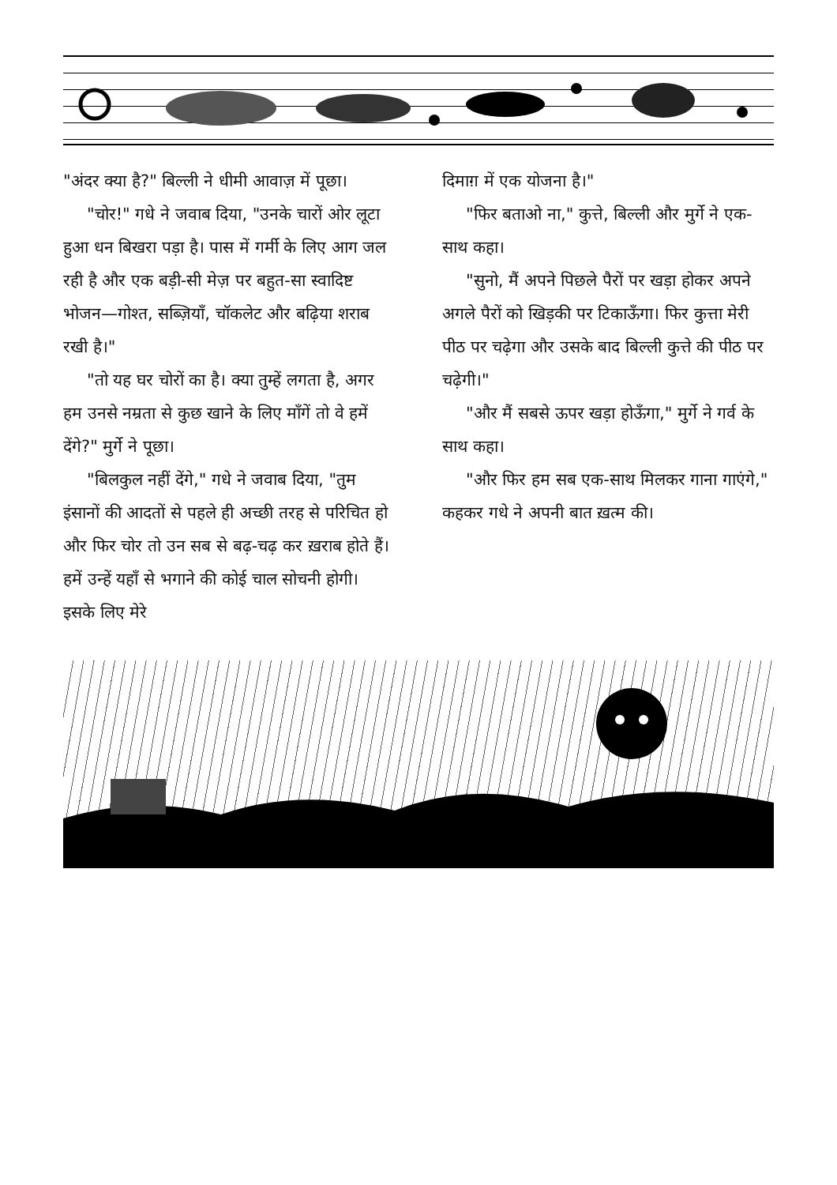"अंदर क्या है?" बिल्ली ने धीमी आवाज़ में पूछा।
"चोर!" गधे ने जवाब दिया, "उनके चारों ओर लूटा हुआ धन बिखरा पड़ा है। पास में गर्मी के लिए आग जल रही है और एक बड़ी-सी मेज़ पर बहुत-सा स्वादिष्ट भोजन—गोश्त, सब्ज़ियाँ, चॉकलेट और बढ़िया शराब रखी है।"
"तो यह घर चोरों का है। क्या तुम्हें लगता है, अगर हम उनसे नम्रता से कुछ खाने के लिए माँगें तो वे हमें देंगे?" मुर्गे ने पूछा।
"बिलकुल नहीं देंगे," गधे ने जवाब दिया, "तुम इंसानों की आदतों से पहले ही अच्छी तरह से परिचित हो और फिर चोर तो उन सब से बढ़-चढ़ कर ख़राब होते हैं। हमें उन्हें यहाँ से भगाने की कोई चाल सोचनी होगी। इसके लिए मेरे
दिमाग़ में एक योजना है।"
"फिर बताओ ना," कुत्ते, बिल्ली और मुर्गे ने एक-साथ कहा।
"सुनो, मैं अपने पिछले पैरों पर खड़ा होकर अपने अगले पैरों को खिड़की पर टिकाऊँगा। फिर कुत्ता मेरी पीठ पर चढ़ेगा और उसके बाद बिल्ली कुत्ते की पीठ पर चढ़ेगी।"
"और मैं सबसे ऊपर खड़ा होऊँगा," मुर्गे ने गर्व के साथ कहा।
"और फिर हम सब एक-साथ मिलकर गाना गाएंगे," कहकर गधे ने अपनी बात ख़त्म की।